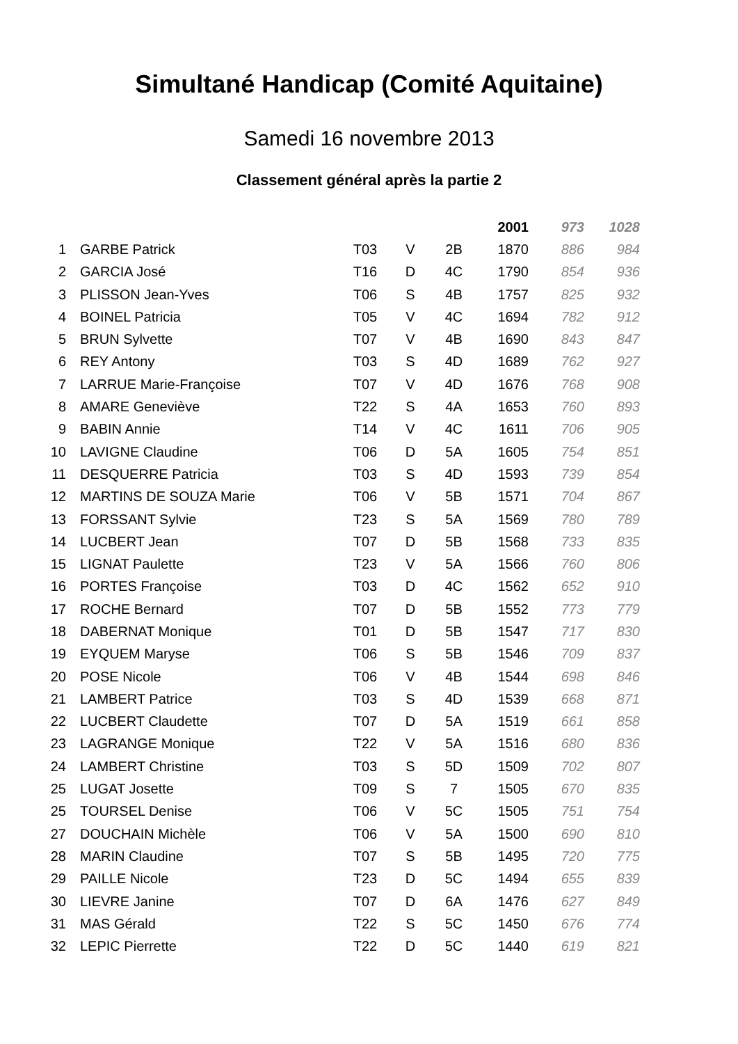Simultané Handicap (Comité Aquitaine)
Samedi 16 novembre 2013
Classement général après la partie 2
| | | | | | 2001 | 973 | 1028 |
| --- | --- | --- | --- | --- | --- | --- | --- |
| 1 | GARBE Patrick | T03 | V | 2B | 1870 | 886 | 984 |
| 2 | GARCIA José | T16 | D | 4C | 1790 | 854 | 936 |
| 3 | PLISSON Jean-Yves | T06 | S | 4B | 1757 | 825 | 932 |
| 4 | BOINEL Patricia | T05 | V | 4C | 1694 | 782 | 912 |
| 5 | BRUN Sylvette | T07 | V | 4B | 1690 | 843 | 847 |
| 6 | REY Antony | T03 | S | 4D | 1689 | 762 | 927 |
| 7 | LARRUE Marie-Françoise | T07 | V | 4D | 1676 | 768 | 908 |
| 8 | AMARE Geneviève | T22 | S | 4A | 1653 | 760 | 893 |
| 9 | BABIN Annie | T14 | V | 4C | 1611 | 706 | 905 |
| 10 | LAVIGNE Claudine | T06 | D | 5A | 1605 | 754 | 851 |
| 11 | DESQUERRE Patricia | T03 | S | 4D | 1593 | 739 | 854 |
| 12 | MARTINS DE SOUZA Marie | T06 | V | 5B | 1571 | 704 | 867 |
| 13 | FORSSANT Sylvie | T23 | S | 5A | 1569 | 780 | 789 |
| 14 | LUCBERT Jean | T07 | D | 5B | 1568 | 733 | 835 |
| 15 | LIGNAT Paulette | T23 | V | 5A | 1566 | 760 | 806 |
| 16 | PORTES Françoise | T03 | D | 4C | 1562 | 652 | 910 |
| 17 | ROCHE Bernard | T07 | D | 5B | 1552 | 773 | 779 |
| 18 | DABERNAT Monique | T01 | D | 5B | 1547 | 717 | 830 |
| 19 | EYQUEM Maryse | T06 | S | 5B | 1546 | 709 | 837 |
| 20 | POSE Nicole | T06 | V | 4B | 1544 | 698 | 846 |
| 21 | LAMBERT Patrice | T03 | S | 4D | 1539 | 668 | 871 |
| 22 | LUCBERT Claudette | T07 | D | 5A | 1519 | 661 | 858 |
| 23 | LAGRANGE Monique | T22 | V | 5A | 1516 | 680 | 836 |
| 24 | LAMBERT Christine | T03 | S | 5D | 1509 | 702 | 807 |
| 25 | LUGAT Josette | T09 | S | 7 | 1505 | 670 | 835 |
| 25 | TOURSEL Denise | T06 | V | 5C | 1505 | 751 | 754 |
| 27 | DOUCHAIN Michèle | T06 | V | 5A | 1500 | 690 | 810 |
| 28 | MARIN Claudine | T07 | S | 5B | 1495 | 720 | 775 |
| 29 | PAILLE Nicole | T23 | D | 5C | 1494 | 655 | 839 |
| 30 | LIEVRE Janine | T07 | D | 6A | 1476 | 627 | 849 |
| 31 | MAS Gérald | T22 | S | 5C | 1450 | 676 | 774 |
| 32 | LEPIC Pierrette | T22 | D | 5C | 1440 | 619 | 821 |